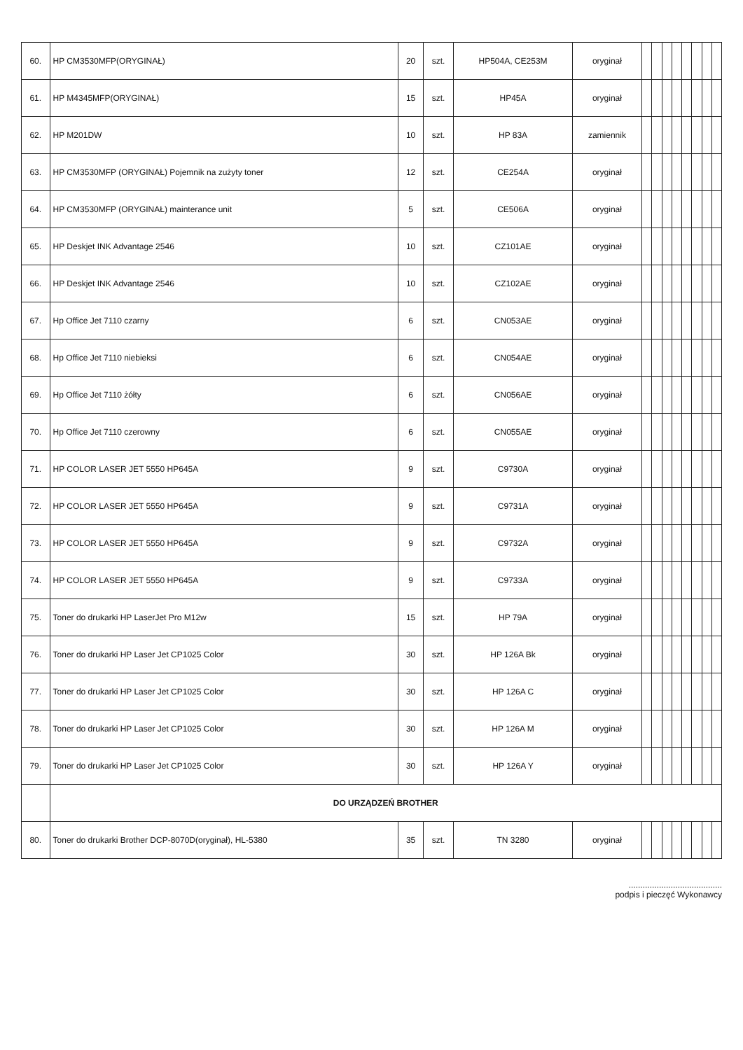| 60. | HP CM3530MFP(ORYGINAŁ) | 20 | szt. | HP504A, CE253M | oryginał | | | | | | | | |
| 61. | HP M4345MFP(ORYGINAŁ) | 15 | szt. | HP45A | oryginał | | | | | | | | |
| 62. | HP M201DW | 10 | szt. | HP 83A | zamiennik | | | | | | | | |
| 63. | HP CM3530MFP (ORYGINAŁ) Pojemnik na zużyty toner | 12 | szt. | CE254A | oryginał | | | | | | | | |
| 64. | HP CM3530MFP (ORYGINAŁ) mainterance unit | 5 | szt. | CE506A | oryginał | | | | | | | | |
| 65. | HP Deskjet INK Advantage 2546 | 10 | szt. | CZ101AE | oryginał | | | | | | | | |
| 66. | HP Deskjet INK Advantage 2546 | 10 | szt. | CZ102AE | oryginał | | | | | | | | |
| 67. | Hp Office Jet 7110 czarny | 6 | szt. | CN053AE | oryginał | | | | | | | | |
| 68. | Hp Office Jet 7110 niebieksi | 6 | szt. | CN054AE | oryginał | | | | | | | | |
| 69. | Hp Office Jet 7110 żółty | 6 | szt. | CN056AE | oryginał | | | | | | | | |
| 70. | Hp Office Jet 7110 czerowny | 6 | szt. | CN055AE | oryginał | | | | | | | | |
| 71. | HP COLOR LASER JET 5550 HP645A | 9 | szt. | C9730A | oryginał | | | | | | | | |
| 72. | HP COLOR LASER JET 5550 HP645A | 9 | szt. | C9731A | oryginał | | | | | | | | |
| 73. | HP COLOR LASER JET 5550 HP645A | 9 | szt. | C9732A | oryginał | | | | | | | | |
| 74. | HP COLOR LASER JET 5550 HP645A | 9 | szt. | C9733A | oryginał | | | | | | | | |
| 75. | Toner do drukarki HP LaserJet Pro M12w | 15 | szt. | HP 79A | oryginał | | | | | | | | |
| 76. | Toner do drukarki HP Laser Jet CP1025 Color | 30 | szt. | HP 126A Bk | oryginał | | | | | | | | |
| 77. | Toner do drukarki HP Laser Jet CP1025 Color | 30 | szt. | HP 126A C | oryginał | | | | | | | | |
| 78. | Toner do drukarki HP Laser Jet CP1025 Color | 30 | szt. | HP 126A M | oryginał | | | | | | | | |
| 79. | Toner do drukarki HP Laser Jet CP1025 Color | 30 | szt. | HP 126A Y | oryginał | | | | | | | | |
| | DO URZĄDZEŃ BROTHER | | | | | | | | | | | | |
| 80. | Toner do drukarki Brother DCP-8070D(oryginał), HL-5380 | 35 | szt. | TN 3280 | oryginał | | | | | | | | |
........................................
podpis i pieczęć Wykonawcy